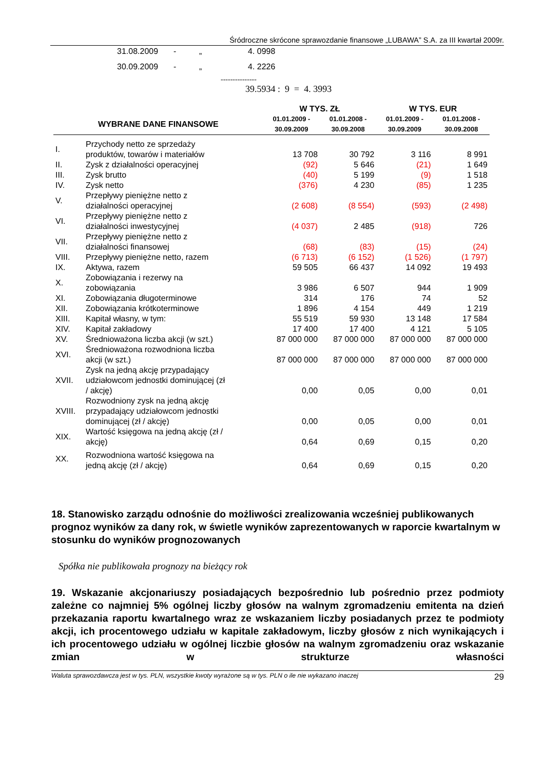Śródroczne skrócone sprawozdanie finansowe „LUBAWA” S.A. za III kwartał 2009r.
31.08.2009 - „ 4. 0998
30.09.2009 - „ 4. 2226
---------------
39.5934 : 9 = 4. 3993
| WYBRANE DANE FINANSOWE | | W TYS. ZŁ | | W TYS. EUR | |
| --- | --- | --- | --- | --- | --- |
| | | 01.01.2009 - 30.09.2009 | 01.01.2008 - 30.09.2008 | 01.01.2009 - 30.09.2009 | 01.01.2008 - 30.09.2008 |
| I. | Przychody netto ze sprzedaży produktów, towarów i materiałów | 13 708 | 30 792 | 3 116 | 8 991 |
| II. | Zysk z działalności operacyjnej | (92) | 5 646 | (21) | 1 649 |
| III. | Zysk brutto | (40) | 5 199 | (9) | 1 518 |
| IV. | Zysk netto | (376) | 4 230 | (85) | 1 235 |
| V. | Przepływy pieniężne netto z działalności operacyjnej | (2 608) | (8 554) | (593) | (2 498) |
| VI. | Przepływy pieniężne netto z działalności inwestycyjnej | (4 037) | 2 485 | (918) | 726 |
| VII. | Przepływy pieniężne netto z działalności finansowej | (68) | (83) | (15) | (24) |
| VIII. | Przepływy pieniężne netto, razem | (6 713) | (6 152) | (1 526) | (1 797) |
| IX. | Aktywa, razem | 59 505 | 66 437 | 14 092 | 19 493 |
| X. | Zobowiązania i rezerwy na zobowiązania | 3 986 | 6 507 | 944 | 1 909 |
| XI. | Zobowiązania długoterminowe | 314 | 176 | 74 | 52 |
| XII. | Zobowiązania krótkoterminowe | 1 896 | 4 154 | 449 | 1 219 |
| XIII. | Kapitał własny, w tym: | 55 519 | 59 930 | 13 148 | 17 584 |
| XIV. | Kapitał zakładowy | 17 400 | 17 400 | 4 121 | 5 105 |
| XV. | Średnioważona liczba akcji (w szt.) | 87 000 000 | 87 000 000 | 87 000 000 | 87 000 000 |
| XVI. | Średnioważona rozwodniona liczba akcji (w szt.) | 87 000 000 | 87 000 000 | 87 000 000 | 87 000 000 |
| XVII. | Zysk na jedną akcję przypadający udziałowcom jednostki dominującej (zł / akcję) | 0,00 | 0,05 | 0,00 | 0,01 |
| XVIII. | Rozwodniony zysk na jedną akcję przypadający udziałowcom jednostki dominującej (zł / akcję) | 0,00 | 0,05 | 0,00 | 0,01 |
| XIX. | Wartość księgowa na jedną akcję (zł / akcję) | 0,64 | 0,69 | 0,15 | 0,20 |
| XX. | Rozwodniona wartość księgowa na jedną akcję (zł / akcję) | 0,64 | 0,69 | 0,15 | 0,20 |
18. Stanowisko zarządu odnośnie do możliwości zrealizowania wcześniej publikowanych prognoz wyników za dany rok, w świetle wyników zaprezentowanych w raporcie kwartalnym w stosunku do wyników prognozowanych
Spółka nie publikowała prognozy na bieżący rok
19. Wskazanie akcjonariuszy posiadających bezpośrednio lub pośrednio przez podmioty zależne co najmniej 5% ogólnej liczby głosów na walnym zgromadzeniu emitenta na dzień przekazania raportu kwartalnego wraz ze wskazaniem liczby posiadanych przez te podmioty akcji, ich procentowego udziału w kapitale zakładowym, liczby głosów z nich wynikających i ich procentowego udziału w ogólnej liczbie głosów na walnym zgromadzeniu oraz wskazanie zmian w strukturze własności
Waluta sprawozdawcza jest w tys. PLN, wszystkie kwoty wyrażone są w tys. PLN o ile nie wykazano inaczej 29